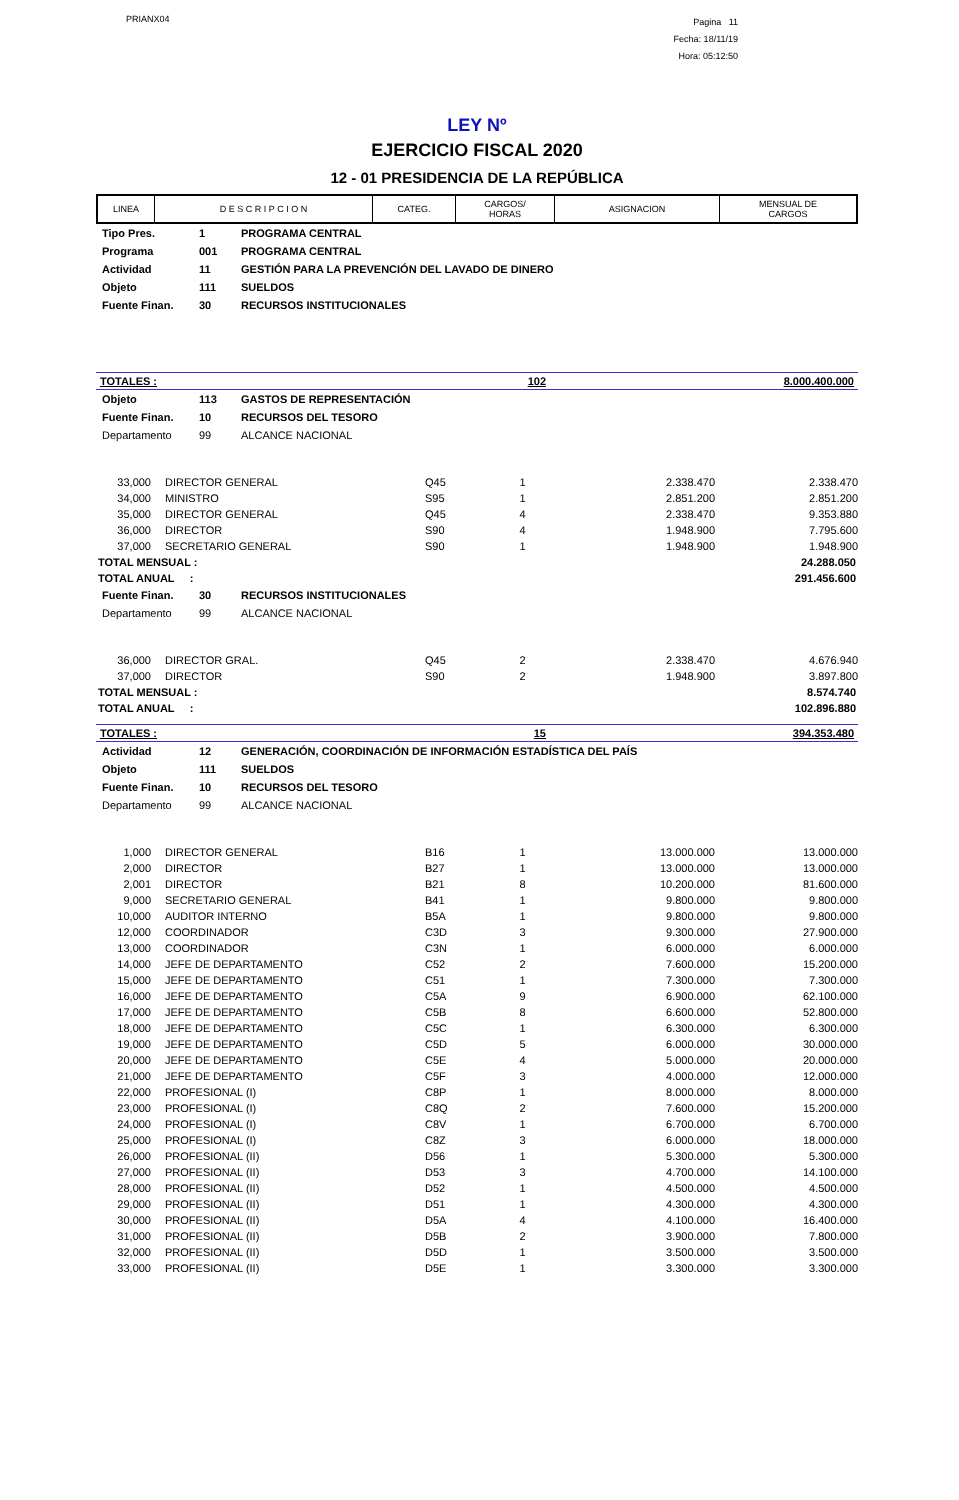PRIANX04
Pagina 11
Fecha: 18/11/19
Hora: 05:12:50
LEY Nº
EJERCICIO FISCAL 2020
12 - 01 PRESIDENCIA DE LA REPÚBLICA
| LINEA | D E S C R I P C I O N | CATEG. | CARGOS/ HORAS | ASIGNACION | MENSUAL DE CARGOS |
| --- | --- | --- | --- | --- | --- |
| Tipo Pres. | 1 | PROGRAMA CENTRAL |
| Programa | 001 | PROGRAMA CENTRAL |
| Actividad | 11 | GESTIÓN PARA LA PREVENCIÓN DEL LAVADO DE DINERO |
| Objeto | 111 | SUELDOS |
| Fuente Finan. | 30 | RECURSOS INSTITUCIONALES |
| TOTALES : | 102 | 8.000.400.000 |
| Objeto | 113 | GASTOS DE REPRESENTACIÓN |
| Fuente Finan. | 10 | RECURSOS DEL TESORO |
| Departamento | 99 | ALCANCE NACIONAL |
| 33,000 | DIRECTOR GENERAL | Q45 | 1 | 2.338.470 | 2.338.470 |
| 34,000 | MINISTRO | S95 | 1 | 2.851.200 | 2.851.200 |
| 35,000 | DIRECTOR GENERAL | Q45 | 4 | 2.338.470 | 9.353.880 |
| 36,000 | DIRECTOR | S90 | 4 | 1.948.900 | 7.795.600 |
| 37,000 | SECRETARIO GENERAL | S90 | 1 | 1.948.900 | 1.948.900 |
| TOTAL MENSUAL : | 24.288.050 |
| TOTAL ANUAL : | 291.456.600 |
| Fuente Finan. | 30 | RECURSOS INSTITUCIONALES |
| Departamento | 99 | ALCANCE NACIONAL |
| 36,000 | DIRECTOR GRAL. | Q45 | 2 | 2.338.470 | 4.676.940 |
| 37,000 | DIRECTOR | S90 | 2 | 1.948.900 | 3.897.800 |
| TOTAL MENSUAL : | 8.574.740 |
| TOTAL ANUAL : | 102.896.880 |
| TOTALES : | 15 | 394.353.480 |
| Actividad | 12 | GENERACIÓN, COORDINACIÓN DE INFORMACIÓN ESTADÍSTICA DEL PAÍS |
| Objeto | 111 | SUELDOS |
| Fuente Finan. | 10 | RECURSOS DEL TESORO |
| Departamento | 99 | ALCANCE NACIONAL |
| 1,000 | DIRECTOR GENERAL | B16 | 1 | 13.000.000 | 13.000.000 |
| 2,000 | DIRECTOR | B27 | 1 | 13.000.000 | 13.000.000 |
| 2,001 | DIRECTOR | B21 | 8 | 10.200.000 | 81.600.000 |
| 9,000 | SECRETARIO GENERAL | B41 | 1 | 9.800.000 | 9.800.000 |
| 10,000 | AUDITOR INTERNO | B5A | 1 | 9.800.000 | 9.800.000 |
| 12,000 | COORDINADOR | C3D | 3 | 9.300.000 | 27.900.000 |
| 13,000 | COORDINADOR | C3N | 1 | 6.000.000 | 6.000.000 |
| 14,000 | JEFE DE DEPARTAMENTO | C52 | 2 | 7.600.000 | 15.200.000 |
| 15,000 | JEFE DE DEPARTAMENTO | C51 | 1 | 7.300.000 | 7.300.000 |
| 16,000 | JEFE DE DEPARTAMENTO | C5A | 9 | 6.900.000 | 62.100.000 |
| 17,000 | JEFE DE DEPARTAMENTO | C5B | 8 | 6.600.000 | 52.800.000 |
| 18,000 | JEFE DE DEPARTAMENTO | C5C | 1 | 6.300.000 | 6.300.000 |
| 19,000 | JEFE DE DEPARTAMENTO | C5D | 5 | 6.000.000 | 30.000.000 |
| 20,000 | JEFE DE DEPARTAMENTO | C5E | 4 | 5.000.000 | 20.000.000 |
| 21,000 | JEFE DE DEPARTAMENTO | C5F | 3 | 4.000.000 | 12.000.000 |
| 22,000 | PROFESIONAL (I) | C8P | 1 | 8.000.000 | 8.000.000 |
| 23,000 | PROFESIONAL (I) | C8Q | 2 | 7.600.000 | 15.200.000 |
| 24,000 | PROFESIONAL (I) | C8V | 1 | 6.700.000 | 6.700.000 |
| 25,000 | PROFESIONAL (I) | C8Z | 3 | 6.000.000 | 18.000.000 |
| 26,000 | PROFESIONAL (II) | D56 | 1 | 5.300.000 | 5.300.000 |
| 27,000 | PROFESIONAL (II) | D53 | 3 | 4.700.000 | 14.100.000 |
| 28,000 | PROFESIONAL (II) | D52 | 1 | 4.500.000 | 4.500.000 |
| 29,000 | PROFESIONAL (II) | D51 | 1 | 4.300.000 | 4.300.000 |
| 30,000 | PROFESIONAL (II) | D5A | 4 | 4.100.000 | 16.400.000 |
| 31,000 | PROFESIONAL (II) | D5B | 2 | 3.900.000 | 7.800.000 |
| 32,000 | PROFESIONAL (II) | D5D | 1 | 3.500.000 | 3.500.000 |
| 33,000 | PROFESIONAL (II) | D5E | 1 | 3.300.000 | 3.300.000 |